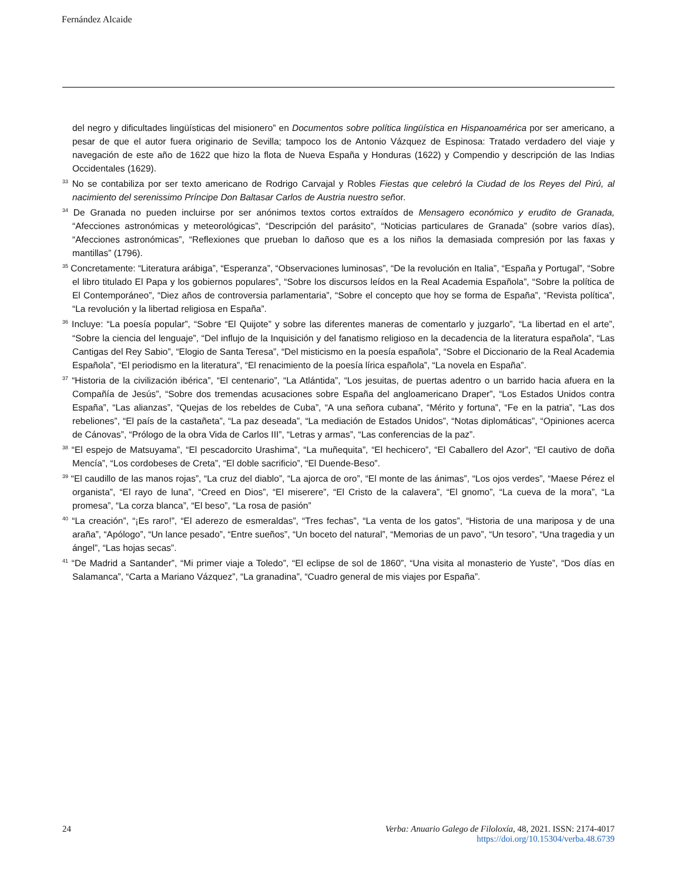Fernández Alcaide
del negro y dificultades lingüísticas del misionero” en Documentos sobre política lingüística en Hispanoamérica por ser americano, a pesar de que el autor fuera originario de Sevilla; tampoco los de Antonio Vázquez de Espinosa: Tratado verdadero del viaje y navegación de este año de 1622 que hizo la flota de Nueva España y Honduras (1622) y Compendio y descripción de las Indias Occidentales (1629).
<sup>33</sup> No se contabiliza por ser texto americano de Rodrigo Carvajal y Robles Fiestas que celebró la Ciudad de los Reyes del Pirú, al nacimiento del serenissimo Príncipe Don Baltasar Carlos de Austria nuestro señor.
<sup>34</sup> De Granada no pueden incluirse por ser anónimos textos cortos extraídos de Mensagero económico y erudito de Granada, “Afecciones astronómicas y meteorológicas”, “Descripción del parásito”, “Noticias particulares de Granada” (sobre varios días), “Afecciones astronómicas”, “Reflexiones que prueban lo dañoso que es a los niños la demasiada compresión por las faxas y mantillas” (1796).
<sup>35</sup> Concretamente: “Literatura arábiga”, “Esperanza”, “Observaciones luminosas”, “De la revolución en Italia”, “España y Portugal”, “Sobre el libro titulado El Papa y los gobiernos populares”, “Sobre los discursos leídos en la Real Academia Española”, “Sobre la política de El Contemporáneo”, “Diez años de controversia parlamentaria”, “Sobre el concepto que hoy se forma de España”, “Revista política”, “La revolución y la libertad religiosa en España”.
<sup>36</sup> Incluye: “La poesía popular”, “Sobre “El Quijote” y sobre las diferentes maneras de comentarlo y juzgarlo”, “La libertad en el arte”, “Sobre la ciencia del lenguaje”, “Del influjo de la Inquisición y del fanatismo religioso en la decadencia de la literatura española”, “Las Cantigas del Rey Sabio”, “Elogio de Santa Teresa”, “Del misticismo en la poesía española”, “Sobre el Diccionario de la Real Academia Española”, “El periodismo en la literatura”, “El renacimiento de la poesía lírica española”, “La novela en España”.
<sup>37</sup> “Historia de la civilización ibérica”, “El centenario”, “La Atlántida”, “Los jesuitas, de puertas adentro o un barrido hacia afuera en la Compañía de Jesús”, “Sobre dos tremendas acusaciones sobre España del angloamericano Draper”, “Los Estados Unidos contra España”, “Las alianzas”, “Quejas de los rebeldes de Cuba”, “A una señora cubana”, “Mérito y fortuna”, “Fe en la patria”, “Las dos rebeliones”, “El país de la castañeta”, “La paz deseada”, “La mediación de Estados Unidos”, “Notas diplomáticas”, “Opiniones acerca de Cánovas”, “Prólogo de la obra Vida de Carlos III”, “Letras y armas”, “Las conferencias de la paz”.
<sup>38</sup> “El espejo de Matsuyama”, “El pescadorcito Urashima”, “La muñequita”, “El hechicero”, “El Caballero del Azor”, “El cautivo de doña Mencía”, “Los cordobeses de Creta”, “El doble sacrificio”, “El Duende-Beso”.
<sup>39</sup> “El caudillo de las manos rojas”, “La cruz del diablo”, “La ajorca de oro”, “El monte de las ánimas”, “Los ojos verdes”, “Maese Pérez el organista”, “El rayo de luna”, “Creed en Dios”, “El miserere”, “El Cristo de la calavera”, “El gnomo”, “La cueva de la mora”, “La promesa”, “La corza blanca”, “El beso”, “La rosa de pasión”
<sup>40</sup> “La creación”, “¡Es raro!”, “El aderezo de esmeraldas”, “Tres fechas”, “La venta de los gatos”, “Historia de una mariposa y de una araña”, “Apólogo”, “Un lance pesado”, “Entre sueños”, “Un boceto del natural”, “Memorias de un pavo”, “Un tesoro”, “Una tragedia y un ángel”, “Las hojas secas”.
<sup>41</sup> “De Madrid a Santander”, “Mi primer viaje a Toledo”, “El eclipse de sol de 1860”, “Una visita al monasterio de Yuste”, “Dos días en Salamanca”, “Carta a Mariano Vázquez”, “La granadina”, “Cuadro general de mis viajes por España”.
24 Verba: Anuario Galego de Filoloxía, 48, 2021. ISSN: 2174-4017
https://doi.org/10.15304/verba.48.6739